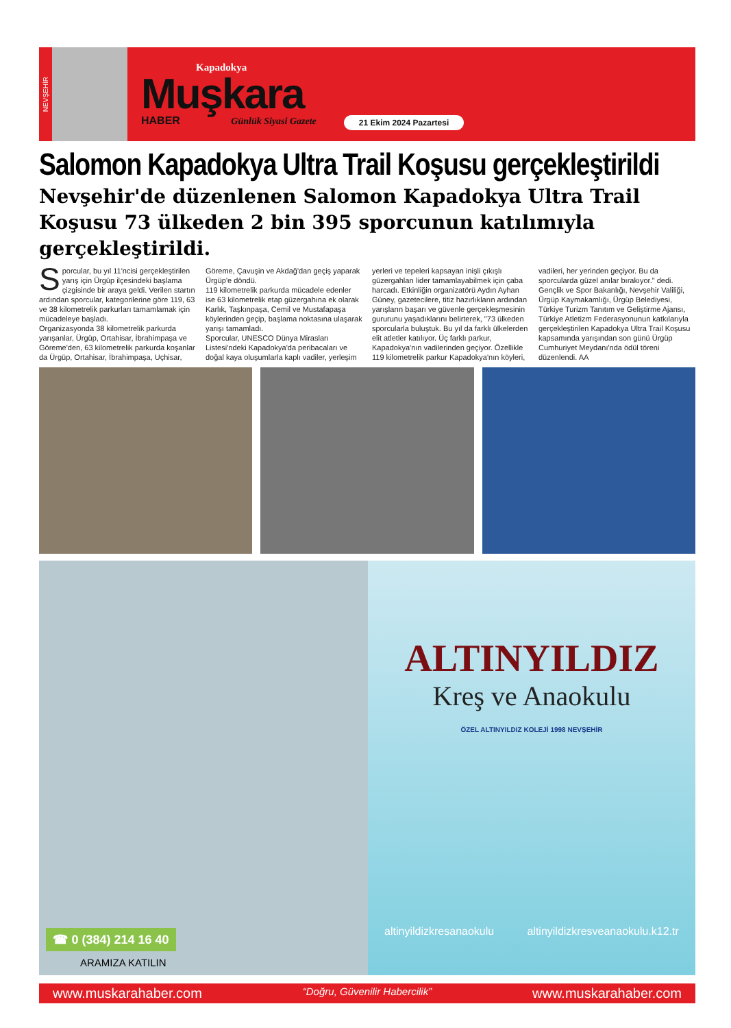NEVŞEHİR
Kapadokya
Muşkara
HABER Günlük Siyasi Gazete
21 Ekim 2024 Pazartesi
Salomon Kapadokya Ultra Trail Koşusu gerçekleştirildi
Nevşehir'de düzenlenen Salomon Kapadokya Ultra Trail Koşusu 73 ülkeden 2 bin 395 sporcunun katılımıyla gerçekleştirildi.
Sporcular, bu yıl 11'ncisi gerçekleştirilen yarış için Ürgüp ilçesindeki başlama çizgisinde bir araya geldi. Verilen startın ardından sporcular, kategorilerine göre 119, 63 ve 38 kilometrelik parkurları tamamlamak için mücadeleye başladı.
Organizasyonda 38 kilometrelik parkurda yarışanlar, Ürgüp, Ortahisar, İbrahimpaşa ve Göreme'den, 63 kilometrelik parkurda koşanlar da Ürgüp, Ortahisar, İbrahimpaşa, Uçhisar, Göreme, Çavuşin ve Akdağ'dan geçiş yaparak Ürgüp'e döndü.
119 kilometrelik parkurda mücadele edenler ise 63 kilometrelik etap güzergahına ek olarak Karlık, Taşkınpaşa, Cemil ve Mustafapaşa köylerinden geçip, başlama noktasına ulaşarak yarışı tamamladı.
Sporcular, UNESCO Dünya Mirasları Listesi'ndeki Kapadokya'da peribacaları ve doğal kaya oluşumlarla kaplı vadiler, yerleşim yerleri ve tepeleri kapsayan inişli çıkışlı güzergahları lider tamamlayabilmek için çaba harcadı. Etkinliğin organizatörü Aydın Ayhan Güney, gazetecilere, titiz hazırlıkların ardından yarışların başarı ve güvenle gerçekleşmesinin gururunu yaşadıklarını belirterek, "73 ülkeden sporcularla buluştuk. Bu yıl da farklı ülkelerden elit atletler katılıyor. Üç farklı parkur, Kapadokya'nın vadilerinden geçiyor. Özellikle 119 kilometrelik parkur Kapadokya'nın köyleri, vadileri, her yerinden geçiyor. Bu da sporcularda güzel anılar bırakıyor." dedi.
Gençlik ve Spor Bakanlığı, Nevşehir Valiliği, Ürgüp Kaymakamlığı, Ürgüp Belediyesi, Türkiye Turizm Tanıtım ve Geliştirme Ajansı, Türkiye Atletizm Federasyonunun katkılarıyla gerçekleştirilen Kapadokya Ultra Trail Koşusu kapsamında yarışından son günü Ürgüp Cumhuriyet Meydanı'nda ödül töreni düzenlendi. AA
☎ 0 (384) 214 16 40
ARAMIZA KATILIN
ALTINYILDIZ
Kreş ve Anaokulu
ÖZEL ALTINYILDIZ KOLEJİ 1998 NEVŞEHİR
altinyildizkresanaokulu altinyildizkresveanaokulu.k12.tr
www.muskarahaber.com “Doğru, Güvenilir Habercilik” www.muskarahaber.com